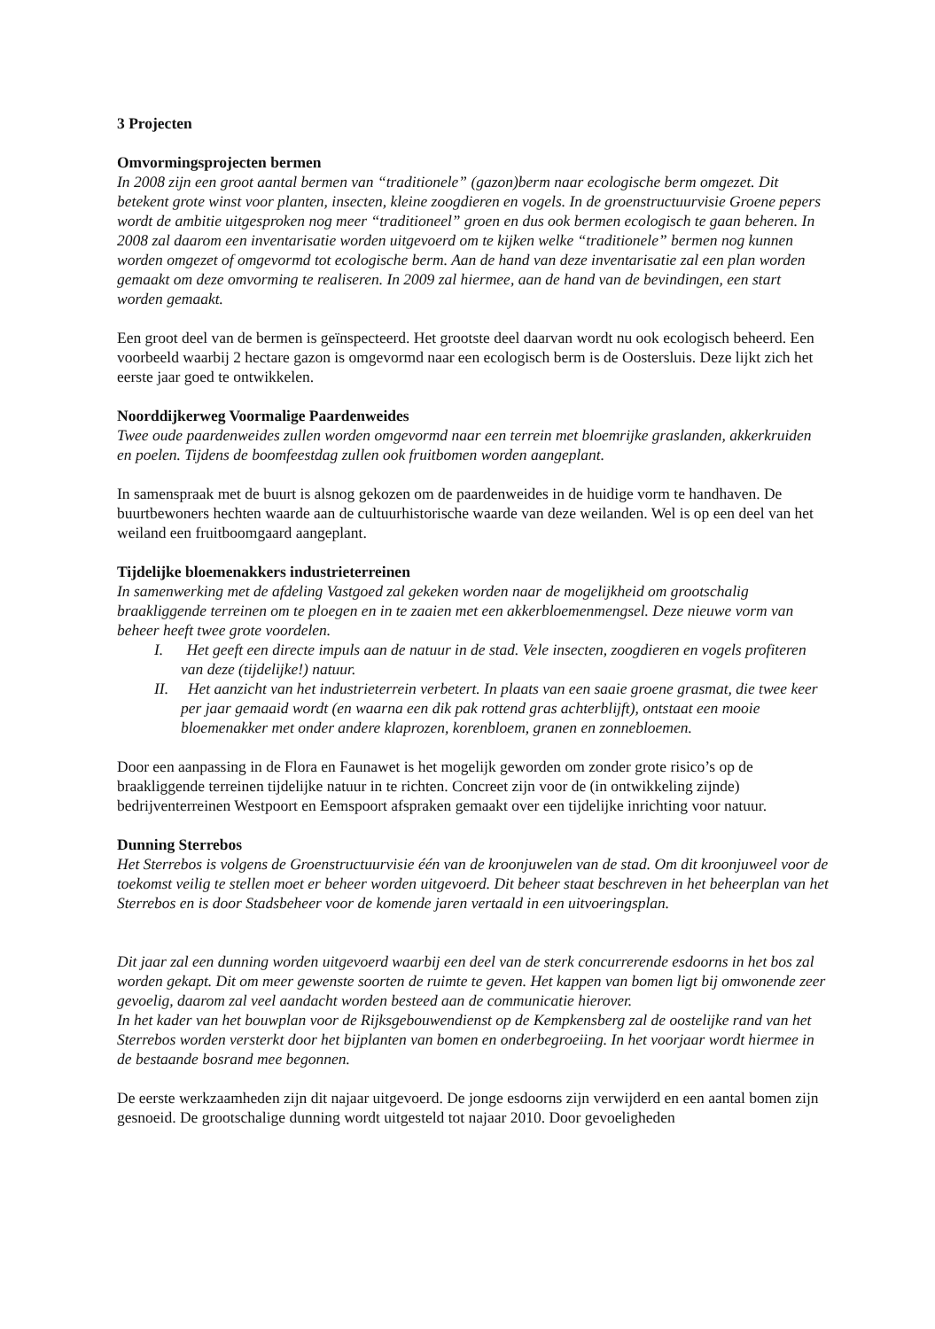3 Projecten
Omvormingsprojecten bermen
In 2008 zijn een groot aantal bermen van “traditionele” (gazon)berm naar ecologische berm omgezet. Dit betekent grote winst voor planten, insecten, kleine zoogdieren en vogels. In de groenstructuurvisie Groene pepers wordt de ambitie uitgesproken nog meer “traditioneel” groen en dus ook bermen ecologisch te gaan beheren. In 2008 zal daarom een inventarisatie worden uitgevoerd om te kijken welke “traditionele” bermen nog kunnen worden omgezet of omgevormd tot ecologische berm. Aan de hand van deze inventarisatie zal een plan worden gemaakt om deze omvorming te realiseren. In 2009 zal hiermee, aan de hand van de bevindingen, een start worden gemaakt.
Een groot deel van de bermen is geïnspecteerd. Het grootste deel daarvan wordt nu ook ecologisch beheerd. Een voorbeeld waarbij 2 hectare gazon is omgevormd naar een ecologisch berm is de Oostersluis. Deze lijkt zich het eerste jaar goed te ontwikkelen.
Noorddijkerweg Voormalige Paardenweides
Twee oude paardenweides zullen worden omgevormd naar een terrein met bloemrijke graslanden, akkerkruiden en poelen. Tijdens de boomfeestdag zullen ook fruitbomen worden aangeplant.
In samenspraak met de buurt is alsnog gekozen om de paardenweides in de huidige vorm te handhaven. De buurtbewoners hechten waarde aan de cultuurhistorische waarde van deze weilanden. Wel is op een deel van het weiland een fruitboomgaard aangeplant.
Tijdelijke bloemenakkers industrieterreinen
In samenwerking met de afdeling Vastgoed zal gekeken worden naar de mogelijkheid om grootschalig braakliggende terreinen om te ploegen en in te zaaien met een akkerbloemenmengsel. Deze nieuwe vorm van beheer heeft twee grote voordelen.
I. Het geeft een directe impuls aan de natuur in de stad. Vele insecten, zoogdieren en vogels profiteren van deze (tijdelijke!) natuur.
II. Het aanzicht van het industrieterrein verbetert. In plaats van een saaie groene grasmat, die twee keer per jaar gemaaid wordt (en waarna een dik pak rottend gras achterblijft), ontstaat een mooie bloemenakker met onder andere klaprozen, korenbloem, granen en zonnebloemen.
Door een aanpassing in de Flora en Faunawet is het mogelijk geworden om zonder grote risico’s op de braakliggende terreinen tijdelijke natuur in te richten. Concreet zijn voor de (in ontwikkeling zijnde) bedrijventerreinen Westpoort en Eemspoort afspraken gemaakt over een tijdelijke inrichting voor natuur.
Dunning Sterrebos
Het Sterrebos is volgens de Groenstructuurvisie één van de kroonjuwelen van de stad. Om dit kroonjuweel voor de toekomst veilig te stellen moet er beheer worden uitgevoerd. Dit beheer staat beschreven in het beheerplan van het Sterrebos en is door Stadsbeheer voor de komende jaren vertaald in een uitvoeringsplan.
Dit jaar zal een dunning worden uitgevoerd waarbij een deel van de sterk concurrerende esdoorns in het bos zal worden gekapt. Dit om meer gewenste soorten de ruimte te geven. Het kappen van bomen ligt bij omwonende zeer gevoelig, daarom zal veel aandacht worden besteed aan de communicatie hierover.
In het kader van het bouwplan voor de Rijksgebouwendienst op de Kempkensberg zal de oostelijke rand van het Sterrebos worden versterkt door het bijplanten van bomen en onderbegroeiing. In het voorjaar wordt hiermee in de bestaande bosrand mee begonnen.
De eerste werkzaamheden zijn dit najaar uitgevoerd. De jonge esdoorns zijn verwijderd en een aantal bomen zijn gesnoeid. De grootschalige dunning wordt uitgesteld tot najaar 2010. Door gevoeligheden